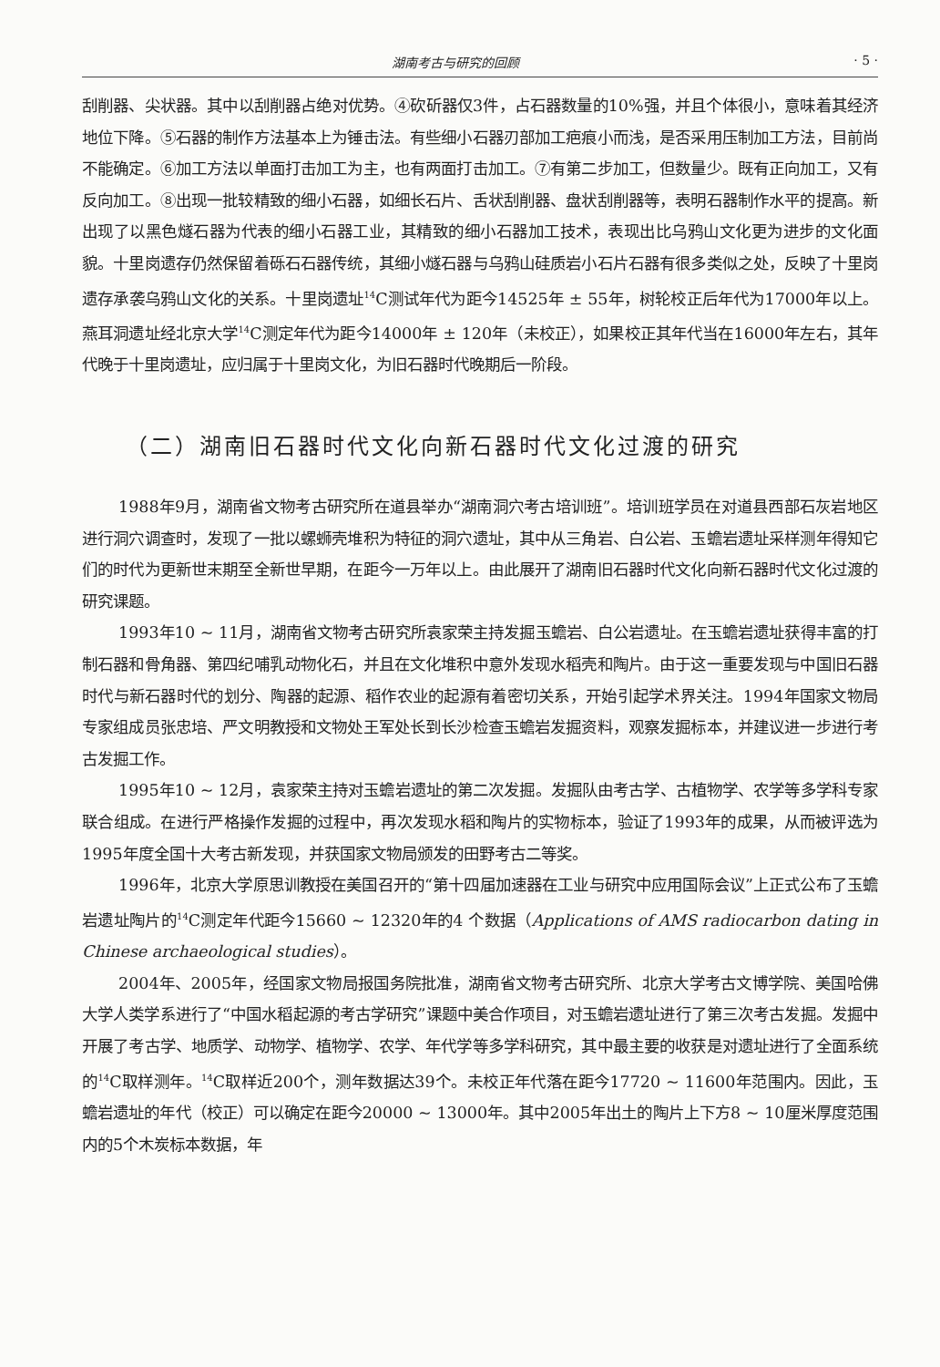湖南考古与研究的回顾 · 5 ·
刮削器、尖状器。其中以刮削器占绝对优势。④砍斫器仅3件，占石器数量的10%强，并且个体很小，意味着其经济地位下降。⑤石器的制作方法基本上为锤击法。有些细小石器刃部加工疤痕小而浅，是否采用压制加工方法，目前尚不能确定。⑥加工方法以单面打击加工为主，也有两面打击加工。⑦有第二步加工，但数量少。既有正向加工，又有反向加工。⑧出现一批较精致的细小石器，如细长石片、舌状刮削器、盘状刮削器等，表明石器制作水平的提高。新出现了以黑色燧石器为代表的细小石器工业，其精致的细小石器加工技术，表现出比乌鸦山文化更为进步的文化面貌。十里岗遗存仍然保留着砾石石器传统，其细小燧石器与乌鸦山硅质岩小石片石器有很多类似之处，反映了十里岗遗存承袭乌鸦山文化的关系。十里岗遗址<sup>14</sup>C测试年代为距今14525年 ± 55年，树轮校正后年代为17000年以上。燕耳洞遗址经北京大学<sup>14</sup>C测定年代为距今14000年 ± 120年（未校正），如果校正其年代当在16000年左右，其年代晚于十里岗遗址，应归属于十里岗文化，为旧石器时代晚期后一阶段。
（二）湖南旧石器时代文化向新石器时代文化过渡的研究
1988年9月，湖南省文物考古研究所在道县举办“湖南洞穴考古培训班”。培训班学员在对道县西部石灰岩地区进行洞穴调查时，发现了一批以螺蛳壳堆积为特征的洞穴遗址，其中从三角岩、白公岩、玉蟾岩遗址采样测年得知它们的时代为更新世末期至全新世早期，在距今一万年以上。由此展开了湖南旧石器时代文化向新石器时代文化过渡的研究课题。
1993年10 ~ 11月，湖南省文物考古研究所袁家荣主持发掘玉蟾岩、白公岩遗址。在玉蟾岩遗址获得丰富的打制石器和骨角器、第四纪哺乳动物化石，并且在文化堆积中意外发现水稻壳和陶片。由于这一重要发现与中国旧石器时代与新石器时代的划分、陶器的起源、稻作农业的起源有着密切关系，开始引起学术界关注。1994年国家文物局专家组成员张忠培、严文明教授和文物处王军处长到长沙检查玉蟾岩发掘资料，观察发掘标本，并建议进一步进行考古发掘工作。
1995年10 ~ 12月，袁家荣主持对玉蟾岩遗址的第二次发掘。发掘队由考古学、古植物学、农学等多学科专家联合组成。在进行严格操作发掘的过程中，再次发现水稻和陶片的实物标本，验证了1993年的成果，从而被评选为1995年度全国十大考古新发现，并获国家文物局颁发的田野考古二等奖。
1996年，北京大学原思训教授在美国召开的“第十四届加速器在工业与研究中应用国际会议”上正式公布了玉蟾岩遗址陶片的<sup>14</sup>C测定年代距今15660 ~ 12320年的4 个数据（Applications of AMS radiocarbon dating in Chinese archaeological studies）。
2004年、2005年，经国家文物局报国务院批准，湖南省文物考古研究所、北京大学考古文博学院、美国哈佛大学人类学系进行了“中国水稻起源的考古学研究”课题中美合作项目，对玉蟾岩遗址进行了第三次考古发掘。发掘中开展了考古学、地质学、动物学、植物学、农学、年代学等多学科研究，其中最主要的收获是对遗址进行了全面系统的<sup>14</sup>C取样测年。<sup>14</sup>C取样近200个，测年数据达39个。未校正年代落在距今17720 ~ 11600年范围内。因此，玉蟾岩遗址的年代（校正）可以确定在距今20000 ~ 13000年。其中2005年出土的陶片上下方8 ~ 10厘米厚度范围内的5个木炭标本数据，年